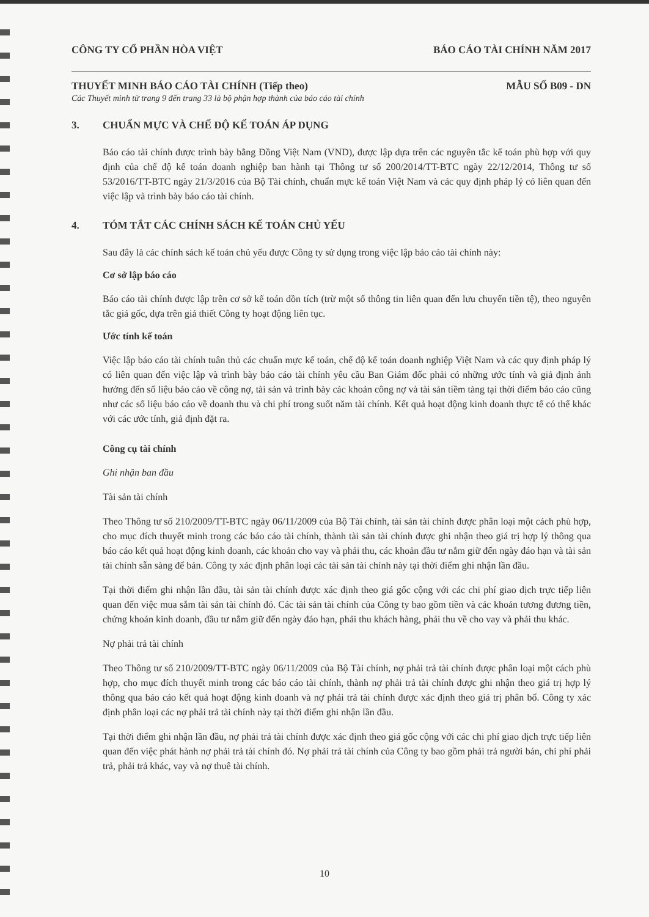CÔNG TY CỔ PHẦN HÒA VIỆT BÁO CÁO TÀI CHÍNH NĂM 2017
THUYẾT MINH BÁO CÁO TÀI CHÍNH (Tiếp theo)
MẪU SỐ B09 - DN
Các Thuyết minh từ trang 9 đến trang 33 là bộ phận hợp thành của báo cáo tài chính
3. CHUẨN MỰC VÀ CHẾ ĐỘ KẾ TOÁN ÁP DỤNG
Báo cáo tài chính được trình bày bằng Đồng Việt Nam (VND), được lập dựa trên các nguyên tắc kế toán phù hợp với quy định của chế độ kế toán doanh nghiệp ban hành tại Thông tư số 200/2014/TT-BTC ngày 22/12/2014, Thông tư số 53/2016/TT-BTC ngày 21/3/2016 của Bộ Tài chính, chuẩn mực kế toán Việt Nam và các quy định pháp lý có liên quan đến việc lập và trình bày báo cáo tài chính.
4. TÓM TẮT CÁC CHÍNH SÁCH KẾ TOÁN CHỦ YẾU
Sau đây là các chính sách kế toán chủ yếu được Công ty sử dụng trong việc lập báo cáo tài chính này:
Cơ sở lập báo cáo
Báo cáo tài chính được lập trên cơ sở kế toán dồn tích (trừ một số thông tin liên quan đến lưu chuyển tiền tệ), theo nguyên tắc giá gốc, dựa trên giả thiết Công ty hoạt động liên tục.
Ước tính kế toán
Việc lập báo cáo tài chính tuân thủ các chuẩn mực kế toán, chế độ kế toán doanh nghiệp Việt Nam và các quy định pháp lý có liên quan đến việc lập và trình bày báo cáo tài chính yêu cầu Ban Giám đốc phải có những ước tính và giả định ảnh hưởng đến số liệu báo cáo về công nợ, tài sản và trình bày các khoản công nợ và tài sản tiềm tàng tại thời điểm báo cáo cũng như các số liệu báo cáo về doanh thu và chi phí trong suốt năm tài chính. Kết quả hoạt động kinh doanh thực tế có thể khác với các ước tính, giả định đặt ra.
Công cụ tài chính
Ghi nhận ban đầu
Tài sản tài chính
Theo Thông tư số 210/2009/TT-BTC ngày 06/11/2009 của Bộ Tài chính, tài sản tài chính được phân loại một cách phù hợp, cho mục đích thuyết minh trong các báo cáo tài chính, thành tài sản tài chính được ghi nhận theo giá trị hợp lý thông qua báo cáo kết quả hoạt động kinh doanh, các khoản cho vay và phải thu, các khoản đầu tư nắm giữ đến ngày đáo hạn và tài sản tài chính sẵn sàng để bán. Công ty xác định phân loại các tài sản tài chính này tại thời điểm ghi nhận lần đầu.
Tại thời điểm ghi nhận lần đầu, tài sản tài chính được xác định theo giá gốc cộng với các chi phí giao dịch trực tiếp liên quan đến việc mua sắm tài sản tài chính đó. Các tài sản tài chính của Công ty bao gồm tiền và các khoản tương đương tiền, chứng khoán kinh doanh, đầu tư nắm giữ đến ngày đáo hạn, phải thu khách hàng, phải thu về cho vay và phải thu khác.
Nợ phải trả tài chính
Theo Thông tư số 210/2009/TT-BTC ngày 06/11/2009 của Bộ Tài chính, nợ phải trả tài chính được phân loại một cách phù hợp, cho mục đích thuyết minh trong các báo cáo tài chính, thành nợ phải trả tài chính được ghi nhận theo giá trị hợp lý thông qua báo cáo kết quả hoạt động kinh doanh và nợ phải trả tài chính được xác định theo giá trị phân bổ. Công ty xác định phân loại các nợ phải trả tài chính này tại thời điểm ghi nhận lần đầu.
Tại thời điểm ghi nhận lần đầu, nợ phải trả tài chính được xác định theo giá gốc cộng với các chi phí giao dịch trực tiếp liên quan đến việc phát hành nợ phải trả tài chính đó. Nợ phải trả tài chính của Công ty bao gồm phải trả người bán, chi phí phải trả, phải trả khác, vay và nợ thuê tài chính.
10